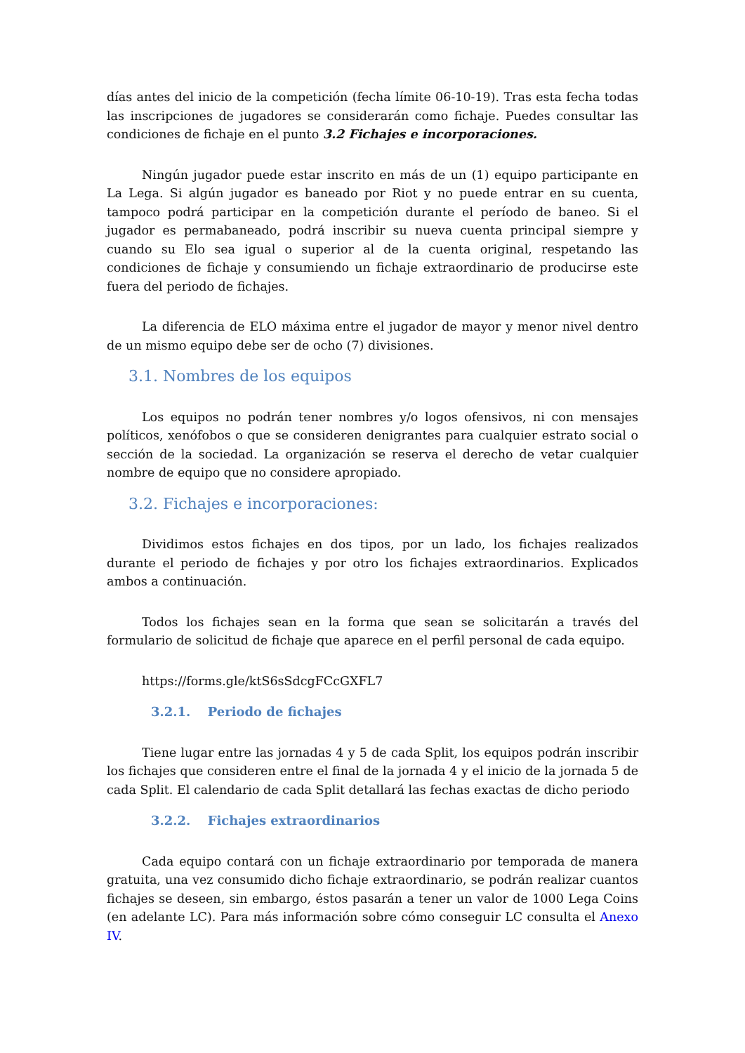días antes del inicio de la competición (fecha límite 06-10-19). Tras esta fecha todas las inscripciones de jugadores se considerarán como fichaje. Puedes consultar las condiciones de fichaje en el punto 3.2 Fichajes e incorporaciones.
Ningún jugador puede estar inscrito en más de un (1) equipo participante en La Lega. Si algún jugador es baneado por Riot y no puede entrar en su cuenta, tampoco podrá participar en la competición durante el período de baneo. Si el jugador es permabaneado, podrá inscribir su nueva cuenta principal siempre y cuando su Elo sea igual o superior al de la cuenta original, respetando las condiciones de fichaje y consumiendo un fichaje extraordinario de producirse este fuera del periodo de fichajes.
La diferencia de ELO máxima entre el jugador de mayor y menor nivel dentro de un mismo equipo debe ser de ocho (7) divisiones.
3.1. Nombres de los equipos
Los equipos no podrán tener nombres y/o logos ofensivos, ni con mensajes políticos, xenófobos o que se consideren denigrantes para cualquier estrato social o sección de la sociedad. La organización se reserva el derecho de vetar cualquier nombre de equipo que no considere apropiado.
3.2. Fichajes e incorporaciones:
Dividimos estos fichajes en dos tipos, por un lado, los fichajes realizados durante el periodo de fichajes y por otro los fichajes extraordinarios. Explicados ambos a continuación.
Todos los fichajes sean en la forma que sean se solicitarán a través del formulario de solicitud de fichaje que aparece en el perfil personal de cada equipo.
https://forms.gle/ktS6sSdcgFCcGXFL7
3.2.1. Periodo de fichajes
Tiene lugar entre las jornadas 4 y 5 de cada Split, los equipos podrán inscribir los fichajes que consideren entre el final de la jornada 4 y el inicio de la jornada 5 de cada Split. El calendario de cada Split detallará las fechas exactas de dicho periodo
3.2.2. Fichajes extraordinarios
Cada equipo contará con un fichaje extraordinario por temporada de manera gratuita, una vez consumido dicho fichaje extraordinario, se podrán realizar cuantos fichajes se deseen, sin embargo, éstos pasarán a tener un valor de 1000 Lega Coins (en adelante LC). Para más información sobre cómo conseguir LC consulta el Anexo IV.